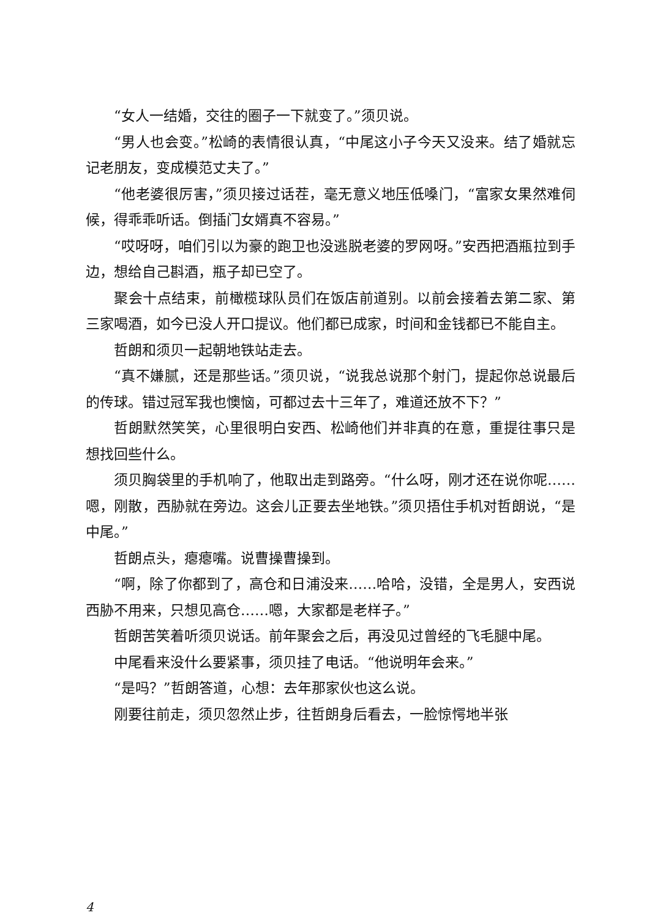“女人一结婚，交往的圈子一下就变了。”须贝说。
“男人也会变。”松崎的表情很认真，“中尾这小子今天又没来。结了婚就忘记老朋友，变成模范丈夫了。”
“他老婆很厉害，”须贝接过话茬，毫无意义地压低嗓门，“富家女果然难伺候，得乖乖听话。倒插门女婿真不容易。”
“哎呀呀，咱们引以为豪的跑卫也没逃脱老婆的罗网呀。”安西把酒瓶拉到手边，想给自己斟酒，瓶子却已空了。
聚会十点结束，前橄榄球队员们在饭店前道别。以前会接着去第二家、第三家喝酒，如今已没人开口提议。他们都已成家，时间和金钱都已不能自主。
哲朗和须贝一起朝地铁站走去。
“真不嫌腻，还是那些话。”须贝说，“说我总说那个射门，提起你总说最后的传球。错过冠军我也懊恼，可都过去十三年了，难道还放不下？”
哲朗默然笑笑，心里很明白安西、松崎他们并非真的在意，重提往事只是想找回些什么。
须贝胸袋里的手机响了，他取出走到路旁。“什么呀，刚才还在说你呢……嗯，刚散，西胁就在旁边。这会儿正要去坐地铁。”须贝捂住手机对哲朗说，“是中尾。”
哲朗点头，瘪瘪嘴。说曹操曹操到。
“啊，除了你都到了，高仓和日浦没来……哈哈，没错，全是男人，安西说西胁不用来，只想见高仓……嗯，大家都是老样子。”
哲朗苦笑着听须贝说话。前年聚会之后，再没见过曾经的飞毛腿中尾。
中尾看来没什么要紧事，须贝挂了电话。“他说明年会来。”
“是吗？”哲朗答道，心想：去年那家伙也这么说。
刚要往前走，须贝忽然止步，往哲朗身后看去，一脸惊愕地半张
4